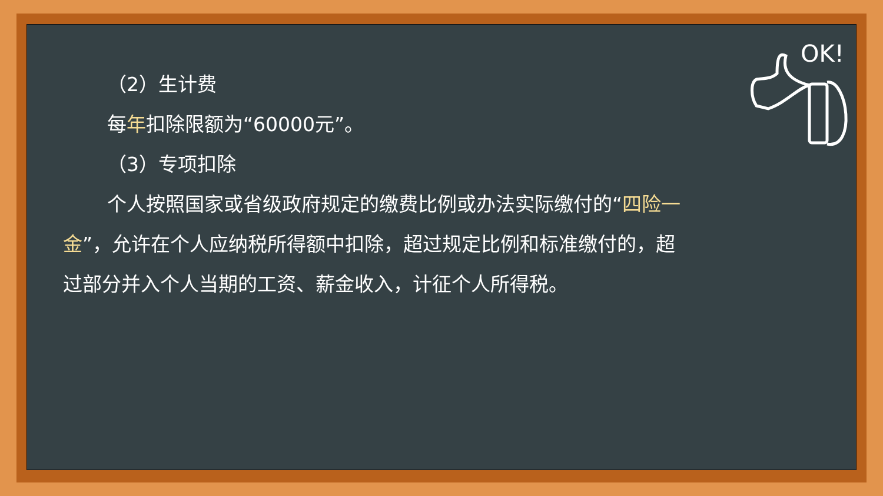（2）生计费
每年扣除限额为“60000元”。
（3）专项扣除
个人按照国家或省级政府规定的缴费比例或办法实际缴付的“四险一金”，允许在个人应纳税所得额中扣除，超过规定比例和标准缴付的，超过部分并入个人当期的工资、薪金收入，计征个人所得税。
OK!